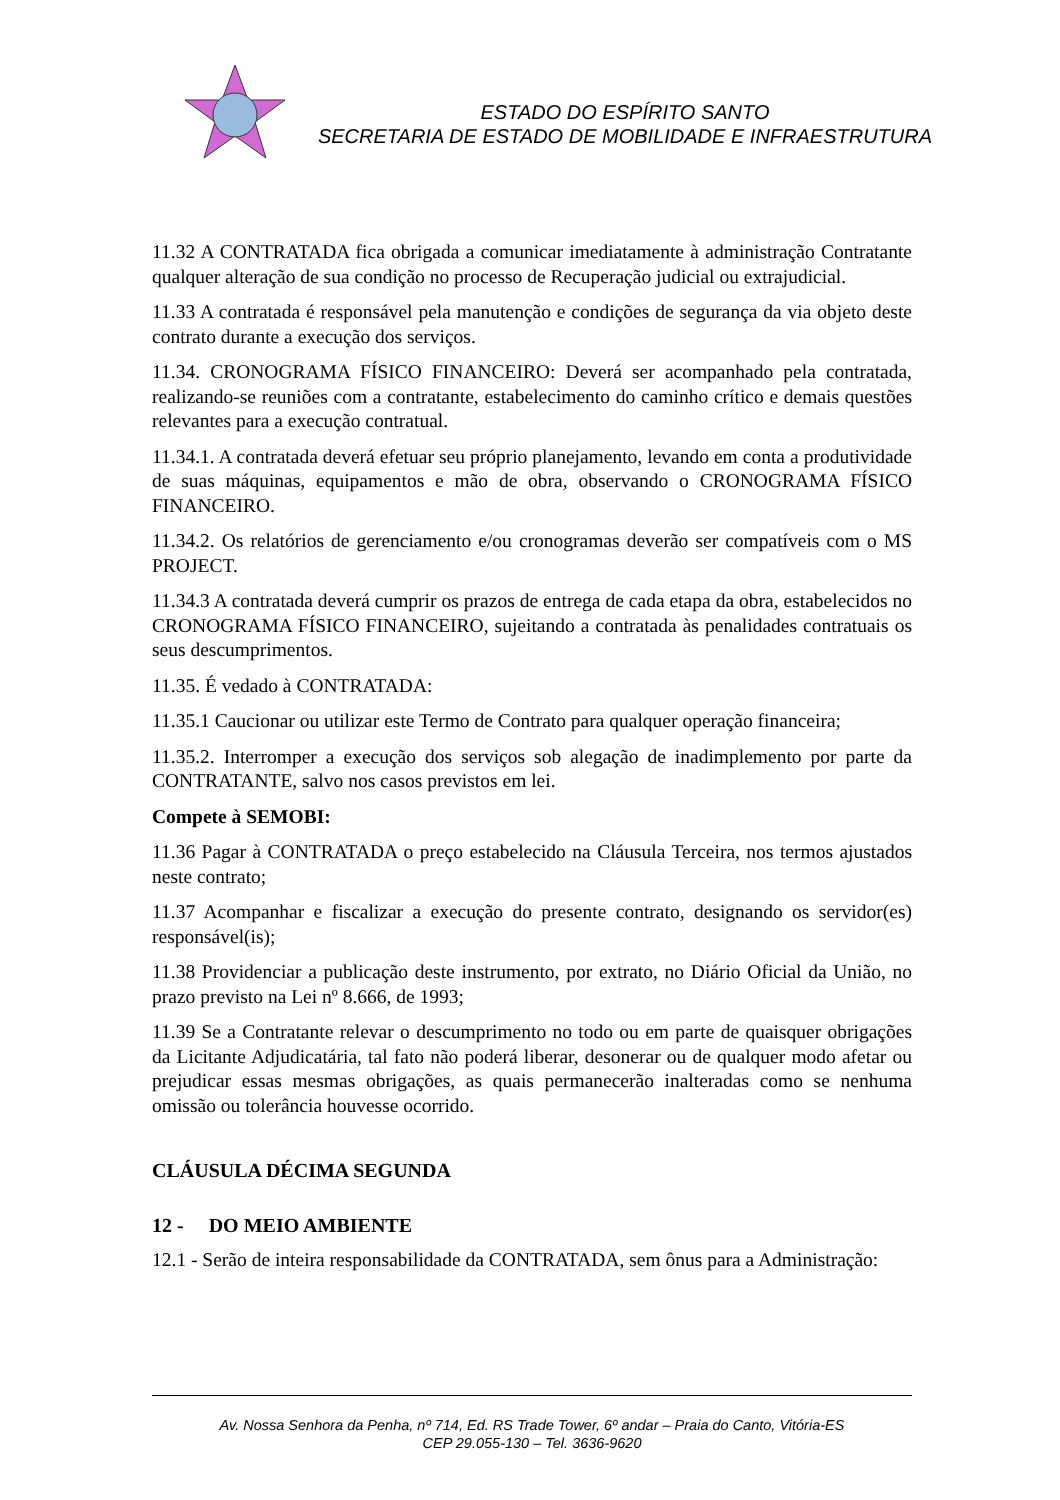ESTADO DO ESPÍRITO SANTO
SECRETARIA DE ESTADO DE MOBILIDADE E INFRAESTRUTURA
11.32 A CONTRATADA fica obrigada a comunicar imediatamente à administração Contratante qualquer alteração de sua condição no processo de Recuperação judicial ou extrajudicial.
11.33 A contratada é responsável pela manutenção e condições de segurança da via objeto deste contrato durante a execução dos serviços.
11.34. CRONOGRAMA FÍSICO FINANCEIRO: Deverá ser acompanhado pela contratada, realizando-se reuniões com a contratante, estabelecimento do caminho crítico e demais questões relevantes para a execução contratual.
11.34.1. A contratada deverá efetuar seu próprio planejamento, levando em conta a produtividade de suas máquinas, equipamentos e mão de obra, observando o CRONOGRAMA FÍSICO FINANCEIRO.
11.34.2. Os relatórios de gerenciamento e/ou cronogramas deverão ser compatíveis com o MS PROJECT.
11.34.3 A contratada deverá cumprir os prazos de entrega de cada etapa da obra, estabelecidos no CRONOGRAMA FÍSICO FINANCEIRO, sujeitando a contratada às penalidades contratuais os seus descumprimentos.
11.35. É vedado à CONTRATADA:
11.35.1 Caucionar ou utilizar este Termo de Contrato para qualquer operação financeira;
11.35.2. Interromper a execução dos serviços sob alegação de inadimplemento por parte da CONTRATANTE, salvo nos casos previstos em lei.
Compete à SEMOBI:
11.36 Pagar à CONTRATADA o preço estabelecido na Cláusula Terceira, nos termos ajustados neste contrato;
11.37 Acompanhar e fiscalizar a execução do presente contrato, designando os servidor(es) responsável(is);
11.38 Providenciar a publicação deste instrumento, por extrato, no Diário Oficial da União, no prazo previsto na Lei nº 8.666, de 1993;
11.39 Se a Contratante relevar o descumprimento no todo ou em parte de quaisquer obrigações da Licitante Adjudicatária, tal fato não poderá liberar, desonerar ou de qualquer modo afetar ou prejudicar essas mesmas obrigações, as quais permanecerão inalteradas como se nenhuma omissão ou tolerância houvesse ocorrido.
CLÁUSULA DÉCIMA SEGUNDA
12 - DO MEIO AMBIENTE
12.1 - Serão de inteira responsabilidade da CONTRATADA, sem ônus para a Administração:
Av. Nossa Senhora da Penha, nº 714, Ed. RS Trade Tower, 6º andar – Praia do Canto, Vitória-ES
CEP 29.055-130 – Tel. 3636-9620